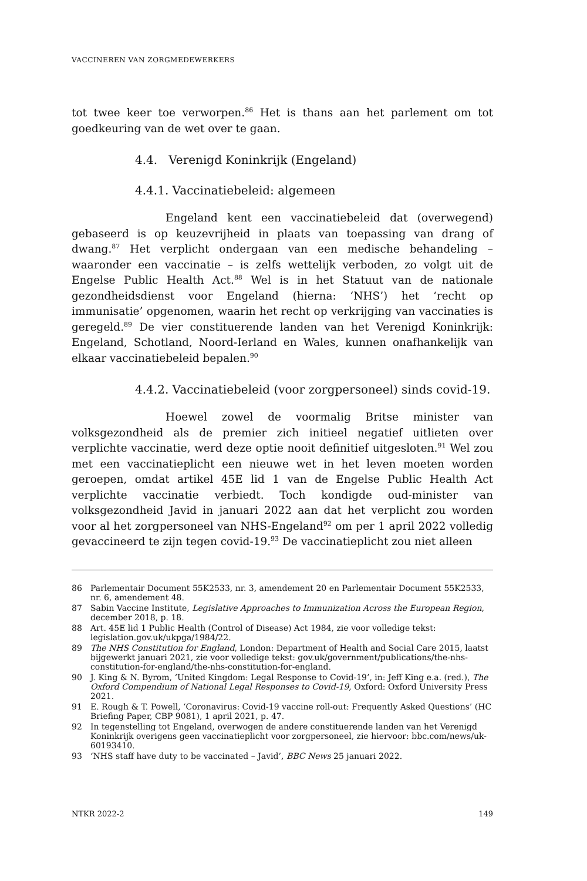VACCINEREN VAN ZORGMEDEWERKERS
tot twee keer toe verworpen.<sup>86</sup> Het is thans aan het parlement om tot goedkeuring van de wet over te gaan.
4.4. Verenigd Koninkrijk (Engeland)
4.4.1. Vaccinatiebeleid: algemeen
Engeland kent een vaccinatiebeleid dat (overwegend) gebaseerd is op keuzevrijheid in plaats van toepassing van drang of dwang.<sup>87</sup> Het verplicht ondergaan van een medische behandeling – waaronder een vaccinatie – is zelfs wettelijk verboden, zo volgt uit de Engelse Public Health Act.<sup>88</sup> Wel is in het Statuut van de nationale gezondheidsdienst voor Engeland (hierna: ‘NHS’) het ‘recht op immunisatie’ opgenomen, waarin het recht op verkrijging van vaccinaties is geregeld.<sup>89</sup> De vier constituerende landen van het Verenigd Koninkrijk: Engeland, Schotland, Noord-Ierland en Wales, kunnen onafhankelijk van elkaar vaccinatiebeleid bepalen.<sup>90</sup>
4.4.2. Vaccinatiebeleid (voor zorgpersoneel) sinds covid-19.
Hoewel zowel de voormalig Britse minister van volksgezondheid als de premier zich initieel negatief uitlieten over verplichte vaccinatie, werd deze optie nooit definitief uitgesloten.<sup>91</sup> Wel zou met een vaccinatieplicht een nieuwe wet in het leven moeten worden geroepen, omdat artikel 45E lid 1 van de Engelse Public Health Act verplichte vaccinatie verbiedt. Toch kondigde oud-minister van volksgezondheid Javid in januari 2022 aan dat het verplicht zou worden voor al het zorgpersoneel van NHS-Engeland<sup>92</sup> om per 1 april 2022 volledig gevaccineerd te zijn tegen covid-19.<sup>93</sup> De vaccinatieplicht zou niet alleen
86 Parlementair Document 55K2533, nr. 3, amendement 20 en Parlementair Document 55K2533, nr. 6, amendement 48.
87 Sabin Vaccine Institute, Legislative Approaches to Immunization Across the European Region, december 2018, p. 18.
88 Art. 45E lid 1 Public Health (Control of Disease) Act 1984, zie voor volledige tekst: legislation.gov.uk/ukpga/1984/22.
89 The NHS Constitution for England, London: Department of Health and Social Care 2015, laatst bijgewerkt januari 2021, zie voor volledige tekst: gov.uk/government/publications/the-nhs-constitution-for-england/the-nhs-constitution-for-england.
90 J. King & N. Byrom, ‘United Kingdom: Legal Response to Covid-19’, in: Jeff King e.a. (red.), The Oxford Compendium of National Legal Responses to Covid-19, Oxford: Oxford University Press 2021.
91 E. Rough & T. Powell, ‘Coronavirus: Covid-19 vaccine roll-out: Frequently Asked Questions’ (HC Briefing Paper, CBP 9081), 1 april 2021, p. 47.
92 In tegenstelling tot Engeland, overwogen de andere constituerende landen van het Verenigd Koninkrijk overigens geen vaccinatieplicht voor zorgpersoneel, zie hiervoor: bbc.com/news/uk-60193410.
93 ‘NHS staff have duty to be vaccinated – Javid’, BBC News 25 januari 2022.
NTKR 2022-2 149